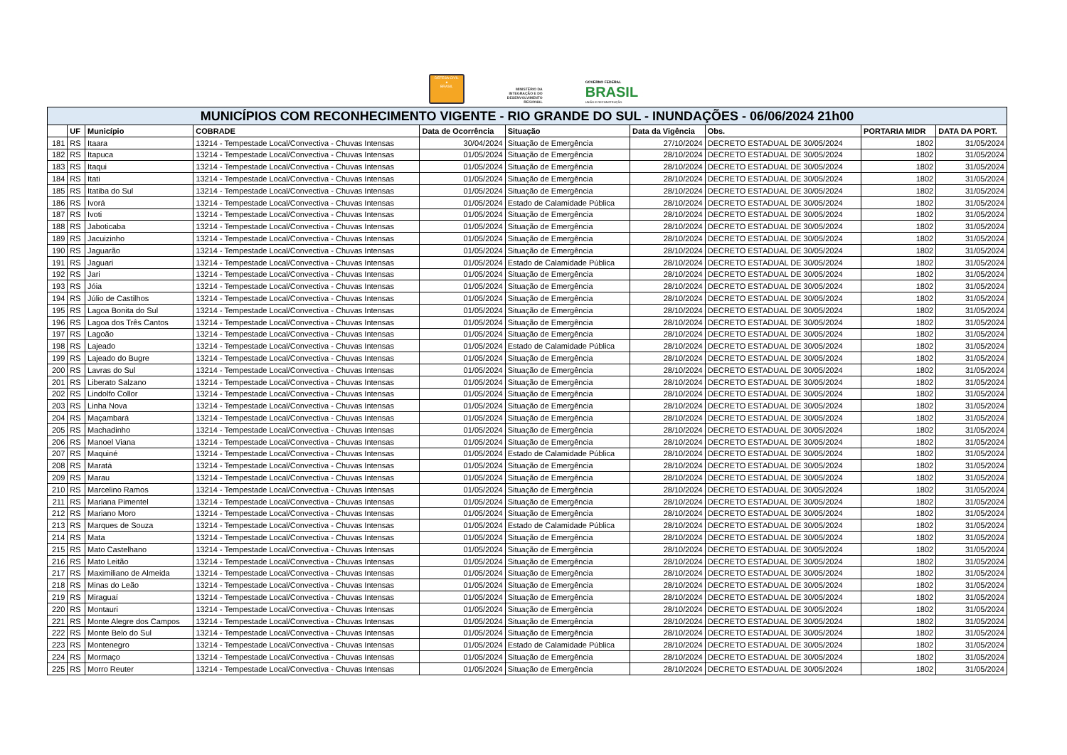DEFESA CIVIL
▲
BRASIL
MINISTÉRIO DA
INTEGRAÇÃO E DO
DESENVOLVIMENTO
REGIONAL
GOVERNO FEDERAL
BRASIL
UNIÃO E RECONSTRUÇÃO
| MUNICÍPIOS COM RECONHECIMENTO VIGENTE - RIO GRANDE DO SUL - INUNDAÇÕES - 06/06/2024 21h00 | | | | | | | | | |
| | UF | Município | COBRADE | Data de Ocorrência | Situação | Data da Vigência | Obs. | PORTARIA MIDR | DATA DA PORT. |
| 181 | RS | Itaara | 13214 - Tempestade Local/Convectiva - Chuvas Intensas | 30/04/2024 | Situação de Emergência | 27/10/2024 | DECRETO ESTADUAL DE 30/05/2024 | 1802 | 31/05/2024 |
| 182 | RS | Itapuca | 13214 - Tempestade Local/Convectiva - Chuvas Intensas | 01/05/2024 | Situação de Emergência | 28/10/2024 | DECRETO ESTADUAL DE 30/05/2024 | 1802 | 31/05/2024 |
| 183 | RS | Itaqui | 13214 - Tempestade Local/Convectiva - Chuvas Intensas | 01/05/2024 | Situação de Emergência | 28/10/2024 | DECRETO ESTADUAL DE 30/05/2024 | 1802 | 31/05/2024 |
| 184 | RS | Itati | 13214 - Tempestade Local/Convectiva - Chuvas Intensas | 01/05/2024 | Situação de Emergência | 28/10/2024 | DECRETO ESTADUAL DE 30/05/2024 | 1802 | 31/05/2024 |
| 185 | RS | Itatiba do Sul | 13214 - Tempestade Local/Convectiva - Chuvas Intensas | 01/05/2024 | Situação de Emergência | 28/10/2024 | DECRETO ESTADUAL DE 30/05/2024 | 1802 | 31/05/2024 |
| 186 | RS | Ivorá | 13214 - Tempestade Local/Convectiva - Chuvas Intensas | 01/05/2024 | Estado de Calamidade Pública | 28/10/2024 | DECRETO ESTADUAL DE 30/05/2024 | 1802 | 31/05/2024 |
| 187 | RS | Ivoti | 13214 - Tempestade Local/Convectiva - Chuvas Intensas | 01/05/2024 | Situação de Emergência | 28/10/2024 | DECRETO ESTADUAL DE 30/05/2024 | 1802 | 31/05/2024 |
| 188 | RS | Jaboticaba | 13214 - Tempestade Local/Convectiva - Chuvas Intensas | 01/05/2024 | Situação de Emergência | 28/10/2024 | DECRETO ESTADUAL DE 30/05/2024 | 1802 | 31/05/2024 |
| 189 | RS | Jacuizinho | 13214 - Tempestade Local/Convectiva - Chuvas Intensas | 01/05/2024 | Situação de Emergência | 28/10/2024 | DECRETO ESTADUAL DE 30/05/2024 | 1802 | 31/05/2024 |
| 190 | RS | Jaguarão | 13214 - Tempestade Local/Convectiva - Chuvas Intensas | 01/05/2024 | Situação de Emergência | 28/10/2024 | DECRETO ESTADUAL DE 30/05/2024 | 1802 | 31/05/2024 |
| 191 | RS | Jaguari | 13214 - Tempestade Local/Convectiva - Chuvas Intensas | 01/05/2024 | Estado de Calamidade Pública | 28/10/2024 | DECRETO ESTADUAL DE 30/05/2024 | 1802 | 31/05/2024 |
| 192 | RS | Jari | 13214 - Tempestade Local/Convectiva - Chuvas Intensas | 01/05/2024 | Situação de Emergência | 28/10/2024 | DECRETO ESTADUAL DE 30/05/2024 | 1802 | 31/05/2024 |
| 193 | RS | Jóia | 13214 - Tempestade Local/Convectiva - Chuvas Intensas | 01/05/2024 | Situação de Emergência | 28/10/2024 | DECRETO ESTADUAL DE 30/05/2024 | 1802 | 31/05/2024 |
| 194 | RS | Júlio de Castilhos | 13214 - Tempestade Local/Convectiva - Chuvas Intensas | 01/05/2024 | Situação de Emergência | 28/10/2024 | DECRETO ESTADUAL DE 30/05/2024 | 1802 | 31/05/2024 |
| 195 | RS | Lagoa Bonita do Sul | 13214 - Tempestade Local/Convectiva - Chuvas Intensas | 01/05/2024 | Situação de Emergência | 28/10/2024 | DECRETO ESTADUAL DE 30/05/2024 | 1802 | 31/05/2024 |
| 196 | RS | Lagoa dos Três Cantos | 13214 - Tempestade Local/Convectiva - Chuvas Intensas | 01/05/2024 | Situação de Emergência | 28/10/2024 | DECRETO ESTADUAL DE 30/05/2024 | 1802 | 31/05/2024 |
| 197 | RS | Lagoão | 13214 - Tempestade Local/Convectiva - Chuvas Intensas | 01/05/2024 | Situação de Emergência | 28/10/2024 | DECRETO ESTADUAL DE 30/05/2024 | 1802 | 31/05/2024 |
| 198 | RS | Lajeado | 13214 - Tempestade Local/Convectiva - Chuvas Intensas | 01/05/2024 | Estado de Calamidade Pública | 28/10/2024 | DECRETO ESTADUAL DE 30/05/2024 | 1802 | 31/05/2024 |
| 199 | RS | Lajeado do Bugre | 13214 - Tempestade Local/Convectiva - Chuvas Intensas | 01/05/2024 | Situação de Emergência | 28/10/2024 | DECRETO ESTADUAL DE 30/05/2024 | 1802 | 31/05/2024 |
| 200 | RS | Lavras do Sul | 13214 - Tempestade Local/Convectiva - Chuvas Intensas | 01/05/2024 | Situação de Emergência | 28/10/2024 | DECRETO ESTADUAL DE 30/05/2024 | 1802 | 31/05/2024 |
| 201 | RS | Liberato Salzano | 13214 - Tempestade Local/Convectiva - Chuvas Intensas | 01/05/2024 | Situação de Emergência | 28/10/2024 | DECRETO ESTADUAL DE 30/05/2024 | 1802 | 31/05/2024 |
| 202 | RS | Lindolfo Collor | 13214 - Tempestade Local/Convectiva - Chuvas Intensas | 01/05/2024 | Situação de Emergência | 28/10/2024 | DECRETO ESTADUAL DE 30/05/2024 | 1802 | 31/05/2024 |
| 203 | RS | Linha Nova | 13214 - Tempestade Local/Convectiva - Chuvas Intensas | 01/05/2024 | Situação de Emergência | 28/10/2024 | DECRETO ESTADUAL DE 30/05/2024 | 1802 | 31/05/2024 |
| 204 | RS | Maçambará | 13214 - Tempestade Local/Convectiva - Chuvas Intensas | 01/05/2024 | Situação de Emergência | 28/10/2024 | DECRETO ESTADUAL DE 30/05/2024 | 1802 | 31/05/2024 |
| 205 | RS | Machadinho | 13214 - Tempestade Local/Convectiva - Chuvas Intensas | 01/05/2024 | Situação de Emergência | 28/10/2024 | DECRETO ESTADUAL DE 30/05/2024 | 1802 | 31/05/2024 |
| 206 | RS | Manoel Viana | 13214 - Tempestade Local/Convectiva - Chuvas Intensas | 01/05/2024 | Situação de Emergência | 28/10/2024 | DECRETO ESTADUAL DE 30/05/2024 | 1802 | 31/05/2024 |
| 207 | RS | Maquiné | 13214 - Tempestade Local/Convectiva - Chuvas Intensas | 01/05/2024 | Estado de Calamidade Pública | 28/10/2024 | DECRETO ESTADUAL DE 30/05/2024 | 1802 | 31/05/2024 |
| 208 | RS | Maratá | 13214 - Tempestade Local/Convectiva - Chuvas Intensas | 01/05/2024 | Situação de Emergência | 28/10/2024 | DECRETO ESTADUAL DE 30/05/2024 | 1802 | 31/05/2024 |
| 209 | RS | Marau | 13214 - Tempestade Local/Convectiva - Chuvas Intensas | 01/05/2024 | Situação de Emergência | 28/10/2024 | DECRETO ESTADUAL DE 30/05/2024 | 1802 | 31/05/2024 |
| 210 | RS | Marcelino Ramos | 13214 - Tempestade Local/Convectiva - Chuvas Intensas | 01/05/2024 | Situação de Emergência | 28/10/2024 | DECRETO ESTADUAL DE 30/05/2024 | 1802 | 31/05/2024 |
| 211 | RS | Mariana Pimentel | 13214 - Tempestade Local/Convectiva - Chuvas Intensas | 01/05/2024 | Situação de Emergência | 28/10/2024 | DECRETO ESTADUAL DE 30/05/2024 | 1802 | 31/05/2024 |
| 212 | RS | Mariano Moro | 13214 - Tempestade Local/Convectiva - Chuvas Intensas | 01/05/2024 | Situação de Emergência | 28/10/2024 | DECRETO ESTADUAL DE 30/05/2024 | 1802 | 31/05/2024 |
| 213 | RS | Marques de Souza | 13214 - Tempestade Local/Convectiva - Chuvas Intensas | 01/05/2024 | Estado de Calamidade Pública | 28/10/2024 | DECRETO ESTADUAL DE 30/05/2024 | 1802 | 31/05/2024 |
| 214 | RS | Mata | 13214 - Tempestade Local/Convectiva - Chuvas Intensas | 01/05/2024 | Situação de Emergência | 28/10/2024 | DECRETO ESTADUAL DE 30/05/2024 | 1802 | 31/05/2024 |
| 215 | RS | Mato Castelhano | 13214 - Tempestade Local/Convectiva - Chuvas Intensas | 01/05/2024 | Situação de Emergência | 28/10/2024 | DECRETO ESTADUAL DE 30/05/2024 | 1802 | 31/05/2024 |
| 216 | RS | Mato Leitão | 13214 - Tempestade Local/Convectiva - Chuvas Intensas | 01/05/2024 | Situação de Emergência | 28/10/2024 | DECRETO ESTADUAL DE 30/05/2024 | 1802 | 31/05/2024 |
| 217 | RS | Maximiliano de Almeida | 13214 - Tempestade Local/Convectiva - Chuvas Intensas | 01/05/2024 | Situação de Emergência | 28/10/2024 | DECRETO ESTADUAL DE 30/05/2024 | 1802 | 31/05/2024 |
| 218 | RS | Minas do Leão | 13214 - Tempestade Local/Convectiva - Chuvas Intensas | 01/05/2024 | Situação de Emergência | 28/10/2024 | DECRETO ESTADUAL DE 30/05/2024 | 1802 | 31/05/2024 |
| 219 | RS | Miraguaí | 13214 - Tempestade Local/Convectiva - Chuvas Intensas | 01/05/2024 | Situação de Emergência | 28/10/2024 | DECRETO ESTADUAL DE 30/05/2024 | 1802 | 31/05/2024 |
| 220 | RS | Montauri | 13214 - Tempestade Local/Convectiva - Chuvas Intensas | 01/05/2024 | Situação de Emergência | 28/10/2024 | DECRETO ESTADUAL DE 30/05/2024 | 1802 | 31/05/2024 |
| 221 | RS | Monte Alegre dos Campos | 13214 - Tempestade Local/Convectiva - Chuvas Intensas | 01/05/2024 | Situação de Emergência | 28/10/2024 | DECRETO ESTADUAL DE 30/05/2024 | 1802 | 31/05/2024 |
| 222 | RS | Monte Belo do Sul | 13214 - Tempestade Local/Convectiva - Chuvas Intensas | 01/05/2024 | Situação de Emergência | 28/10/2024 | DECRETO ESTADUAL DE 30/05/2024 | 1802 | 31/05/2024 |
| 223 | RS | Montenegro | 13214 - Tempestade Local/Convectiva - Chuvas Intensas | 01/05/2024 | Estado de Calamidade Pública | 28/10/2024 | DECRETO ESTADUAL DE 30/05/2024 | 1802 | 31/05/2024 |
| 224 | RS | Mormaço | 13214 - Tempestade Local/Convectiva - Chuvas Intensas | 01/05/2024 | Situação de Emergência | 28/10/2024 | DECRETO ESTADUAL DE 30/05/2024 | 1802 | 31/05/2024 |
| 225 | RS | Morro Reuter | 13214 - Tempestade Local/Convectiva - Chuvas Intensas | 01/05/2024 | Situação de Emergência | 28/10/2024 | DECRETO ESTADUAL DE 30/05/2024 | 1802 | 31/05/2024 |